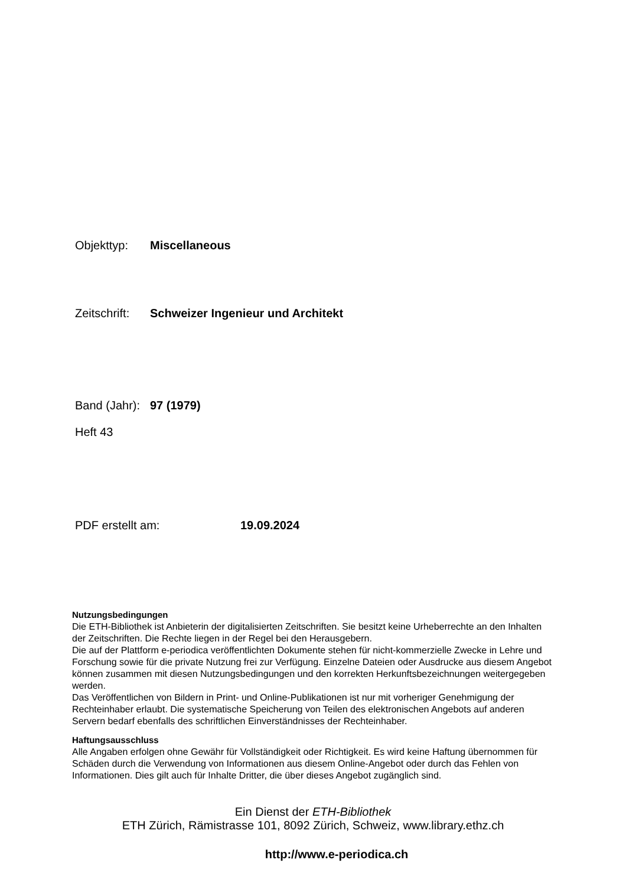Objekttyp: Miscellaneous
Zeitschrift: Schweizer Ingenieur und Architekt
Band (Jahr): 97 (1979)
Heft 43
PDF erstellt am: 19.09.2024
Nutzungsbedingungen
Die ETH-Bibliothek ist Anbieterin der digitalisierten Zeitschriften. Sie besitzt keine Urheberrechte an den Inhalten der Zeitschriften. Die Rechte liegen in der Regel bei den Herausgebern.
Die auf der Plattform e-periodica veröffentlichten Dokumente stehen für nicht-kommerzielle Zwecke in Lehre und Forschung sowie für die private Nutzung frei zur Verfügung. Einzelne Dateien oder Ausdrucke aus diesem Angebot können zusammen mit diesen Nutzungsbedingungen und den korrekten Herkunftsbezeichnungen weitergegeben werden.
Das Veröffentlichen von Bildern in Print- und Online-Publikationen ist nur mit vorheriger Genehmigung der Rechteinhaber erlaubt. Die systematische Speicherung von Teilen des elektronischen Angebots auf anderen Servern bedarf ebenfalls des schriftlichen Einverständnisses der Rechteinhaber.
Haftungsausschluss
Alle Angaben erfolgen ohne Gewähr für Vollständigkeit oder Richtigkeit. Es wird keine Haftung übernommen für Schäden durch die Verwendung von Informationen aus diesem Online-Angebot oder durch das Fehlen von Informationen. Dies gilt auch für Inhalte Dritter, die über dieses Angebot zugänglich sind.
Ein Dienst der ETH-Bibliothek
ETH Zürich, Rämistrasse 101, 8092 Zürich, Schweiz, www.library.ethz.ch
http://www.e-periodica.ch